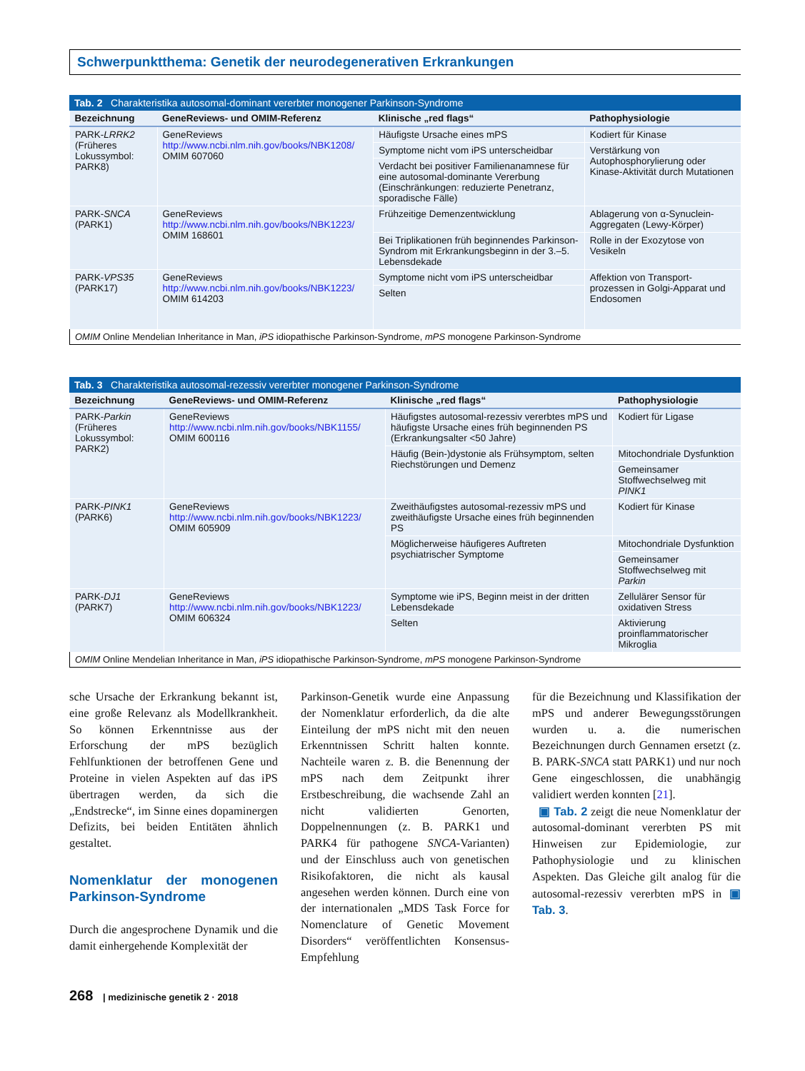Schwerpunktthema: Genetik der neurodegenerativen Erkrankungen
Tab. 2 Charakteristika autosomal-dominant vererbter monogener Parkinson-Syndrome
| Bezeichnung | GeneReviews- und OMIM-Referenz | Klinische „red flags“ | Pathophysiologie |
| --- | --- | --- | --- |
| PARK- LRRK2 (Früheres Lokussymbol: PARK8) | GeneReviews http://www.ncbi.nlm.nih.gov/books/NBK1208/ OMIM 607060 | Häufigste Ursache eines mPS | Kodiert für Kinase |
| | | Symptome nicht vom iPS unterscheidbar | Verstärkung von Autophosphorylierung oder Kinase-Aktivität durch Mutationen |
| | | Verdacht bei positiver Familienanamnese für eine autosomal-dominante Vererbung (Einschränkungen: reduzierte Penetranz, sporadische Fälle) | |
| PARK- SNCA (PARK1) | GeneReviews http://www.ncbi.nlm.nih.gov/books/NBK1223/ OMIM 168601 | Frühzeitige Demenzentwicklung | Ablagerung von α-Synuclein-Aggregaten (Lewy-Körper) |
| | | Bei Triplikationen früh beginnendes Parkinson-Syndrom mit Erkrankungsbeginn in der 3.–5. Lebensdekade | Rolle in der Exozytose von Vesikeln |
| PARK- VPS35 (PARK17) | GeneReviews http://www.ncbi.nlm.nih.gov/books/NBK1223/ OMIM 614203 | Symptome nicht vom iPS unterscheidbar | Affektion von Transport-prozessen in Golgi-Apparat und Endosomen |
| | | Selten | |
OMIM Online Mendelian Inheritance in Man, iPS idiopathische Parkinson-Syndrome, mPS monogene Parkinson-Syndrome
Tab. 3 Charakteristika autosomal-rezessiv vererbter monogener Parkinson-Syndrome
| Bezeichnung | GeneReviews- und OMIM-Referenz | Klinische „red flags“ | Pathophysiologie |
| --- | --- | --- | --- |
| PARK- Parkin (Früheres Lokussymbol: PARK2) | GeneReviews http://www.ncbi.nlm.nih.gov/books/NBK1155/ OMIM 600116 | Häufigstes autosomal-rezessiv vererbtes mPS und häufigste Ursache eines früh beginnenden PS (Erkrankungsalter <50 Jahre) | Kodiert für Ligase |
| | | Häufig (Bein-)dystonie als Frühsymptom, selten Riechstörungen und Demenz | Mitochondriale Dysfunktion |
| | | | Gemeinsamer Stoffwechselweg mit PINK1 |
| PARK- PINK1 (PARK6) | GeneReviews http://www.ncbi.nlm.nih.gov/books/NBK1223/ OMIM 605909 | Zweithäufigstes autosomal-rezessiv mPS und zweithäufigste Ursache eines früh beginnenden PS | Kodiert für Kinase |
| | | Möglicherweise häufigeres Auftreten psychiatrischer Symptome | Mitochondriale Dysfunktion |
| | | | Gemeinsamer Stoffwechselweg mit Parkin |
| PARK- DJ1 (PARK7) | GeneReviews http://www.ncbi.nlm.nih.gov/books/NBK1223/ OMIM 606324 | Symptome wie iPS, Beginn meist in der dritten Lebensdekade | Zellulärer Sensor für oxidativen Stress |
| | | Selten | Aktivierung proinflammatorischer Mikroglia |
OMIM Online Mendelian Inheritance in Man, iPS idiopathische Parkinson-Syndrome, mPS monogene Parkinson-Syndrome
sche Ursache der Erkrankung bekannt ist, eine große Relevanz als Modellkrankheit. So können Erkenntnisse aus der Erforschung der mPS bezüglich Fehlfunktionen der betroffenen Gene und Proteine in vielen Aspekten auf das iPS übertragen werden, da sich die „Endstrecke“, im Sinne eines dopaminergen Defizits, bei beiden Entitäten ähnlich gestaltet.
Nomenklatur der monogenen Parkinson-Syndrome
Durch die angesprochene Dynamik und die damit einhergehende Komplexität der
Parkinson-Genetik wurde eine Anpassung der Nomenklatur erforderlich, da die alte Einteilung der mPS nicht mit den neuen Erkenntnissen Schritt halten konnte. Nachteile waren z. B. die Benennung der mPS nach dem Zeitpunkt ihrer Erstbeschreibung, die wachsende Zahl an nicht validierten Genorten, Doppelnennungen (z. B. PARK1 und PARK4 für pathogene SNCA-Varianten) und der Einschluss auch von genetischen Risikofaktoren, die nicht als kausal angesehen werden können. Durch eine von der internationalen „MDS Task Force for Nomenclature of Genetic Movement Disorders“ veröffentlichten Konsensus-Empfehlung
für die Bezeichnung und Klassifikation der mPS und anderer Bewegungsstörungen wurden u. a. die numerischen Bezeichnungen durch Gennamen ersetzt (z. B. PARK-SNCA statt PARK1) und nur noch Gene eingeschlossen, die unabhängig validiert werden konnten [21].
▣ Tab. 2 zeigt die neue Nomenklatur der autosomal-dominant vererbten PS mit Hinweisen zur Epidemiologie, zur Pathophysiologie und zu klinischen Aspekten. Das Gleiche gilt analog für die autosomal-rezessiv vererbten mPS in ▣ Tab. 3.
268 | medizinische genetik 2 · 2018